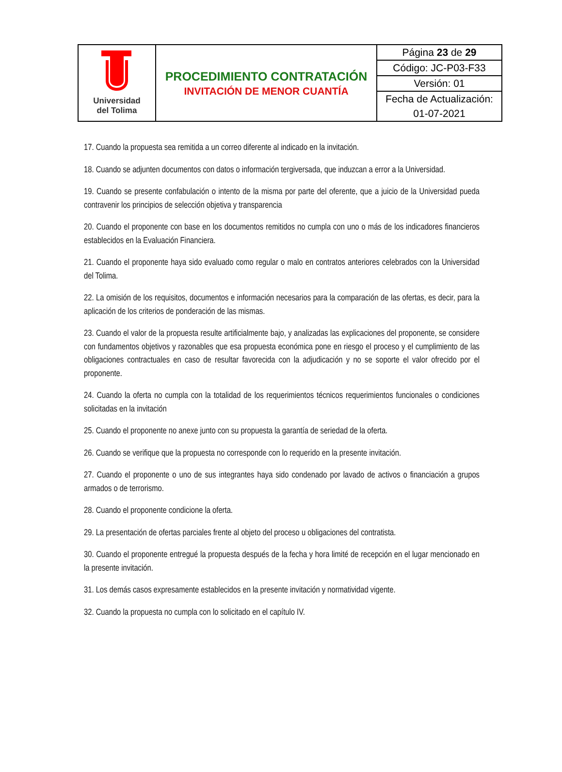| Universidad del Tolima | PROCEDIMIENTO CONTRATACIÓN INVITACIÓN DE MENOR CUANTÍA | Página 23 de 29 |
| | | Código: JC-P03-F33 |
| | | Versión: 01 |
| | | Fecha de Actualización: 01-07-2021 |
17. Cuando la propuesta sea remitida a un correo diferente al indicado en la invitación.
18. Cuando se adjunten documentos con datos o información tergiversada, que induzcan a error a la Universidad.
19. Cuando se presente confabulación o intento de la misma por parte del oferente, que a juicio de la Universidad pueda contravenir los principios de selección objetiva y transparencia
20. Cuando el proponente con base en los documentos remitidos no cumpla con uno o más de los indicadores financieros establecidos en la Evaluación Financiera.
21. Cuando el proponente haya sido evaluado como regular o malo en contratos anteriores celebrados con la Universidad del Tolima.
22. La omisión de los requisitos, documentos e información necesarios para la comparación de las ofertas, es decir, para la aplicación de los criterios de ponderación de las mismas.
23. Cuando el valor de la propuesta resulte artificialmente bajo, y analizadas las explicaciones del proponente, se considere con fundamentos objetivos y razonables que esa propuesta económica pone en riesgo el proceso y el cumplimiento de las obligaciones contractuales en caso de resultar favorecida con la adjudicación y no se soporte el valor ofrecido por el proponente.
24. Cuando la oferta no cumpla con la totalidad de los requerimientos técnicos requerimientos funcionales o condiciones solicitadas en la invitación
25. Cuando el proponente no anexe junto con su propuesta la garantía de seriedad de la oferta.
26. Cuando se verifique que la propuesta no corresponde con lo requerido en la presente invitación.
27. Cuando el proponente o uno de sus integrantes haya sido condenado por lavado de activos o financiación a grupos armados o de terrorismo.
28. Cuando el proponente condicione la oferta.
29. La presentación de ofertas parciales frente al objeto del proceso u obligaciones del contratista.
30. Cuando el proponente entregué la propuesta después de la fecha y hora limité de recepción en el lugar mencionado en la presente invitación.
31. Los demás casos expresamente establecidos en la presente invitación y normatividad vigente.
32. Cuando la propuesta no cumpla con lo solicitado en el capítulo IV.